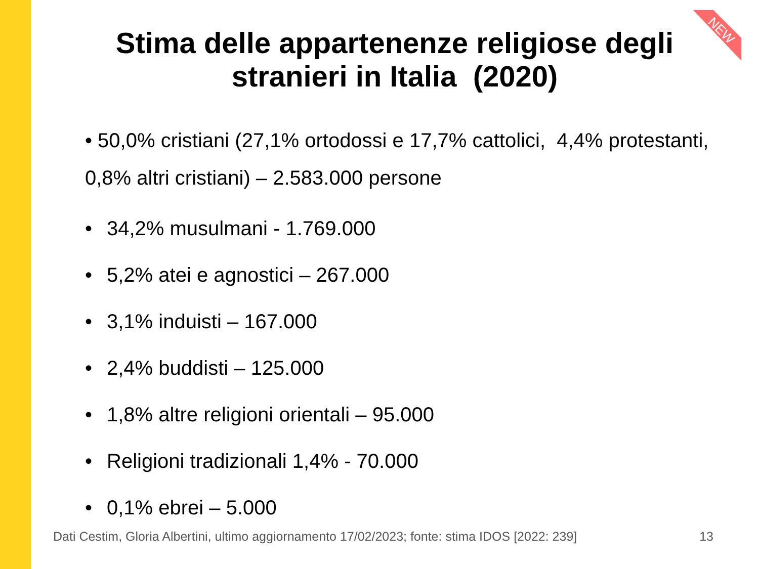NEW
Stima delle appartenenze religiose degli stranieri in Italia (2020)
• 50,0% cristiani (27,1% ortodossi e 17,7% cattolici, 4,4% protestanti, 0,8% altri cristiani) – 2.583.000 persone
• 34,2% musulmani - 1.769.000
• 5,2% atei e agnostici – 267.000
• 3,1% induisti – 167.000
• 2,4% buddisti – 125.000
• 1,8% altre religioni orientali – 95.000
• Religioni tradizionali 1,4% - 70.000
• 0,1% ebrei – 5.000
Dati Cestim, Gloria Albertini, ultimo aggiornamento 17/02/2023; fonte: stima IDOS [2022: 239] 13